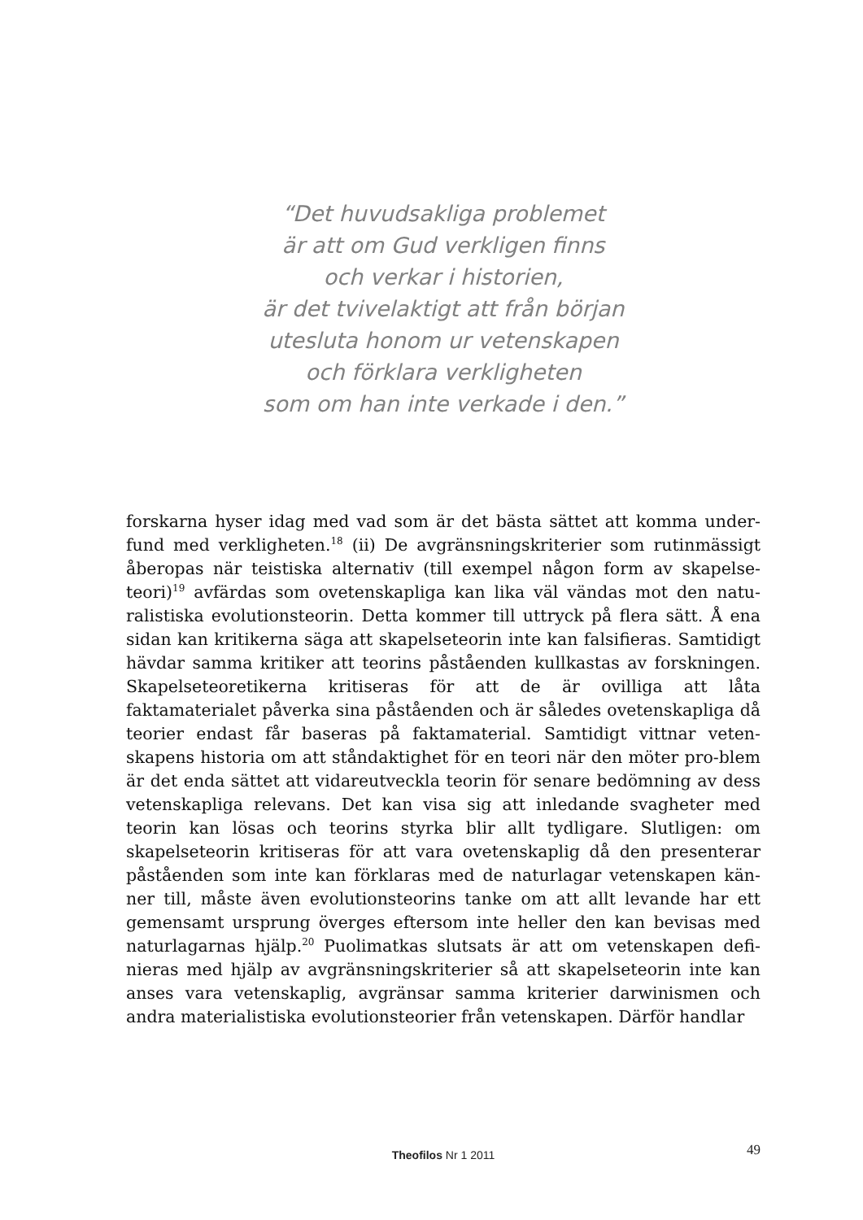“Det huvudsakliga problemet
är att om Gud verkligen finns
och verkar i historien,
är det tvivelaktigt att från början
utesluta honom ur vetenskapen
och förklara verkligheten
som om han inte verkade i den.”
forskarna hyser idag med vad som är det bästa sättet att komma under-fund med verkligheten.<sup>18</sup> (ii) De avgränsningskriterier som rutinmässigt åberopas när teistiska alternativ (till exempel någon form av skapelse-teori)<sup>19</sup> avfärdas som ovetenskapliga kan lika väl vändas mot den natu-ralistiska evolutionsteorin. Detta kommer till uttryck på flera sätt. Å ena sidan kan kritikerna säga att skapelseteorin inte kan falsifieras. Samtidigt hävdar samma kritiker att teorins påståenden kullkastas av forskningen. Skapelseteoretikerna kritiseras för att de är ovilliga att låta faktamaterialet påverka sina påståenden och är således ovetenskapliga då teorier endast får baseras på faktamaterial. Samtidigt vittnar veten-skapens historia om att ståndaktighet för en teori när den möter pro-blem är det enda sättet att vidareutveckla teorin för senare bedömning av dess vetenskapliga relevans. Det kan visa sig att inledande svagheter med teorin kan lösas och teorins styrka blir allt tydligare. Slutligen: om skapelseteorin kritiseras för att vara ovetenskaplig då den presenterar påståenden som inte kan förklaras med de naturlagar vetenskapen kän-ner till, måste även evolutionsteorins tanke om att allt levande har ett gemensamt ursprung överges eftersom inte heller den kan bevisas med naturlagarnas hjälp.<sup>20</sup> Puolimatkas slutsats är att om vetenskapen defi-nieras med hjälp av avgränsningskriterier så att skapelseteorin inte kan anses vara vetenskaplig, avgränsar samma kriterier darwinismen och andra materialistiska evolutionsteorier från vetenskapen. Därför handlar
Theofilos Nr 1 2011
49